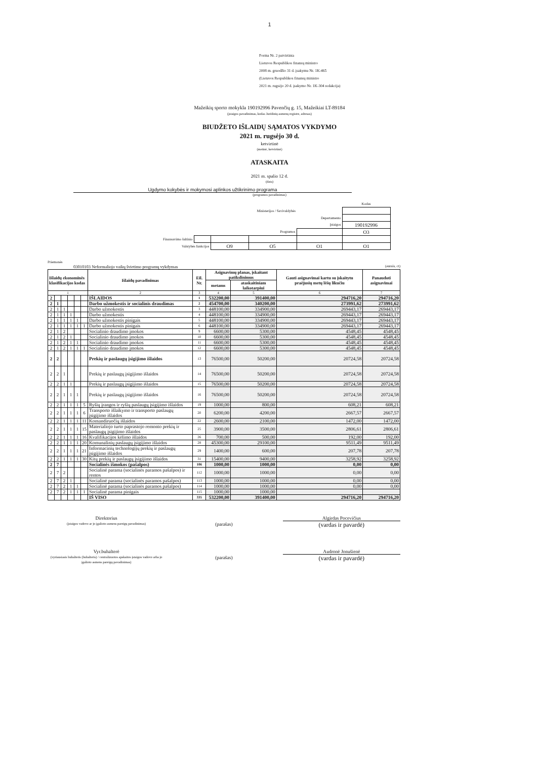1
Forma Nr. 2 patvirtinta
Lietuvos Respublikos finansų ministro
2008 m. gruodžio 31 d. įsakymu Nr. 1K-465
(Lietuvos Respublikos finansų ministro
2021 m. rugsėjo 20 d. įsakymo Nr. 1K-304 redakcija)
Mažeikių sporto mokykla 190192996 Pavenčių g. 15, Mažeikiai LT-89184
(įstaigos pavadinimas, kodas Juridinių asmenų registre, adresas)
BIUDŽETO IŠLAIDŲ SĄMATOS VYKDYMO
2021 m. rugsėjo 30 d.
ketvirtinė
(metinė, ketvirtinė)
ATASKAITA
2021 m. spalio 12 d.
(data)
Ugdymo kokybės ir mokymosi aplinkos užtikrinimo programa
(programos pavadinimas)
| | | | | | Kodas |
| Ministerijos / Savivaldybės | | | | | |
| Departamento | | | | | |
| Įstaigos | | | | | 190192996 |
| Programos | | | | | O3 |
| Finansavimo šaltinio | | | | | |
| Valstybės funkcijos | | O9 | O5 | O1 | O1 |
Priemonės
03010103 Neformaliojo vaikų švietimo programų vykdymas (eurais, ct)
| Išlaidų ekonominės klasifikacijos kodas | | | | | | Išlaidų pavadinimas | Eil. Nr. | Asignavimų planas, įskaitant patikslinimus | | Gauti asignavimai kartu su įskaitytu praėjusių metų lėšų likučiu | Panaudoti asignavimai |
| --- | --- | --- | --- | --- | --- | --- | --- | --- | --- | --- | --- |
| | | | | | | | | metams | ataskaitiniam laikotarpiui | | |
| 1 | | | | | | 2 | 3 | 4 | 5 | 6 | 7 |
| 2 | | | | | | IŠLAIDOS | 1 | 532200,00 | 391400,00 | 294716,20 | 294716,20 |
| 2 | 1 | | | | | Darbo užmokestis ir socialinis draudimas | 2 | 454700,00 | 340200,00 | 273991,62 | 273991,62 |
| 2 | 1 | 1 | | | | Darbo užmokestis | 3 | 448100,00 | 334900,00 | 269443,17 | 269443,17 |
| 2 | 1 | 1 | 1 | | | Darbo užmokestis | 4 | 448100,00 | 334900,00 | 269443,17 | 269443,17 |
| 2 | 1 | 1 | 1 | 1 | | Darbo užmokestis pinigais | 5 | 448100,00 | 334900,00 | 269443,17 | 269443,17 |
| 2 | 1 | 1 | 1 | 1 | 1 | Darbo užmokestis pinigais | 6 | 448100,00 | 334900,00 | 269443,17 | 269443,17 |
| 2 | 1 | 2 | | | | Socialinio draudimo įmokos | 9 | 6600,00 | 5300,00 | 4548,45 | 4548,45 |
| 2 | 1 | 2 | 1 | | | Socialinio draudimo įmokos | 10 | 6600,00 | 5300,00 | 4548,45 | 4548,45 |
| 2 | 1 | 2 | 1 | 1 | | Socialinio draudimo įmokos | 11 | 6600,00 | 5300,00 | 4548,45 | 4548,45 |
| 2 | 1 | 2 | 1 | 1 | 1 | Socialinio draudimo įmokos | 12 | 6600,00 | 5300,00 | 4548,45 | 4548,45 |
| 2 | 2 | | | | | Prekių ir paslaugų įsigijimo išlaidos | 13 | 76500,00 | 50200,00 | 20724,58 | 20724,58 |
| 2 | 2 | 1 | | | | Prekių ir paslaugų įsigijimo išlaidos | 14 | 76500,00 | 50200,00 | 20724,58 | 20724,58 |
| 2 | 2 | 1 | 1 | | | Prekių ir paslaugų įsigijimo išlaidos | 15 | 76500,00 | 50200,00 | 20724,58 | 20724,58 |
| 2 | 2 | 1 | 1 | 1 | | Prekių ir paslaugų įsigijimo išlaidos | 16 | 76500,00 | 50200,00 | 20724,58 | 20724,58 |
| 2 | 2 | 1 | 1 | 1 | 5 | Ryšių įrangos ir ryšių paslaugų įsigijimo išlaidos | 19 | 1000,00 | 800,00 | 608,21 | 608,21 |
| 2 | 2 | 1 | 1 | 1 | 6 | Transporto išlaikymo ir transporto paslaugų įsigijimo išlaidos | 20 | 6200,00 | 4200,00 | 2667,57 | 2667,57 |
| 2 | 2 | 1 | 1 | 1 | 11 | Komandiruočių išlaidos | 22 | 2600,00 | 2100,00 | 1472,00 | 1472,00 |
| 2 | 2 | 1 | 1 | 1 | 15 | Materialiojo turto paprastojo remonto prekių ir paslaugų įsigijimo išlaidos | 25 | 3900,00 | 3500,00 | 2806,61 | 2806,61 |
| 2 | 2 | 1 | 1 | 1 | 16 | Kvalifikacijos kėlimo išlaidos | 26 | 700,00 | 500,00 | 192,00 | 192,00 |
| 2 | 2 | 1 | 1 | 1 | 20 | Komunalinių paslaugų įsigijimo išlaidos | 28 | 45300,00 | 29100,00 | 9511,49 | 9511,49 |
| 2 | 2 | 1 | 1 | 1 | 21 | Informacinių technologijų prekių ir paslaugų įsigijimo išlaidos | 29 | 1400,00 | 600,00 | 207,78 | 207,78 |
| 2 | 2 | 1 | 1 | 1 | 30 | Kitų prekių ir paslaugų įsigijimo išlaidos | 31 | 15400,00 | 9400,00 | 3258,92 | 3258,92 |
| 2 | 7 | | | | | Socialinės išmokos (pašalpos) | 106 | 1000,00 | 1000,00 | 0,00 | 0,00 |
| 2 | 7 | 2 | | | | Socialinė parama (socialinės paramos pašalpos) ir rentos | 112 | 1000,00 | 1000,00 | 0,00 | 0,00 |
| 2 | 7 | 2 | 1 | | | Socialinė parama (socialinės paramos pašalpos) | 113 | 1000,00 | 1000,00 | 0,00 | 0,00 |
| 2 | 7 | 2 | 1 | 1 | | Socialinė parama (socialinės paramos pašalpos) | 114 | 1000,00 | 1000,00 | 0,00 | 0,00 |
| 2 | 7 | 2 | 1 | 1 | 1 | Socialinė parama pinigais | 115 | 1000,00 | 1000,00 | | |
| | | | | | | IŠ VISO | 335 | 532200,00 | 391400,00 | 294716,20 | 294716,20 |
Direktorius
(įstaigos vadovo ar jo įgalioto asmens pareigų pavadinimas)
(parašas)
Algirdas Pocevičius
(vardas ir pavardė)
Vyr.buhalterė
(vyriausiasis buhalteris (buhalteris) / centralizuotos apskaitos įstaigos vadovo arba jo įgalioto asmens pareigų pavadinimas)
(parašas)
Audronė Jonušienė
(vardas ir pavardė)